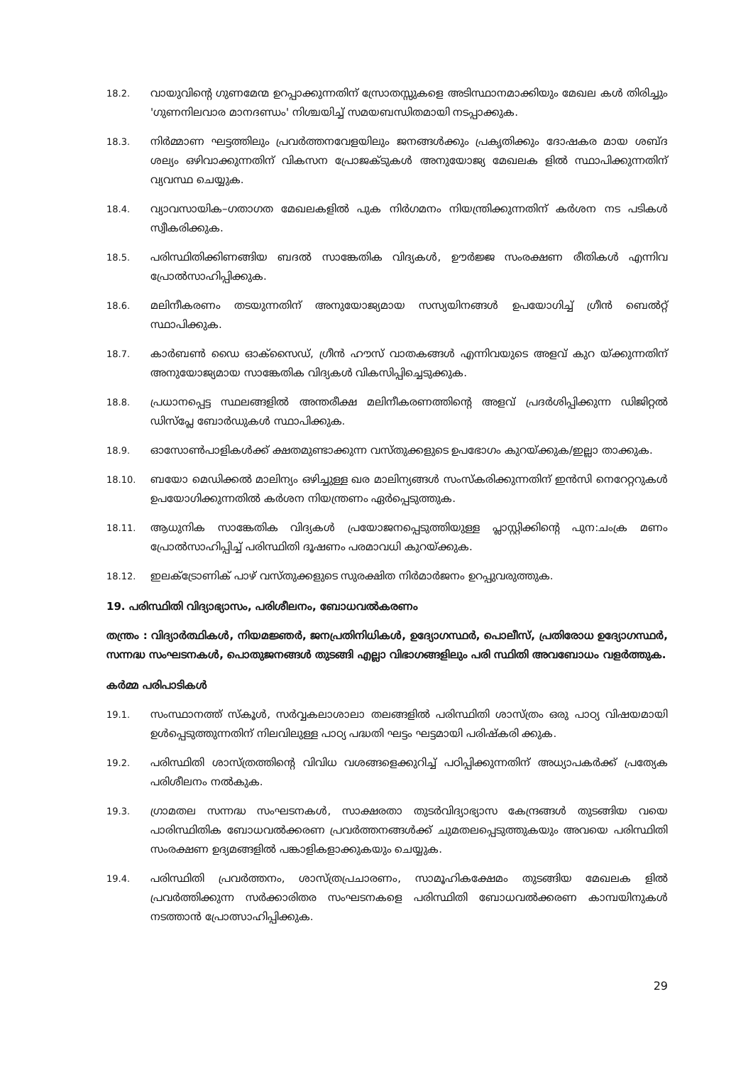18.2.
വായുവിന്റെ ഗുണമേന്മ ഉറപ്പാക്കുന്നതിന് സ്രോതസ്സുകളെ അടിസ്ഥാനമാക്കിയും മേഖല കൾ തിരിച്ചും 'ഗുണനിലവാര മാനദണ്ഡം' നിശ്ചയിച്ച് സമയബന്ധിതമായി നടപ്പാക്കുക.
18.3.
നിർമ്മാണ ഘട്ടത്തിലും പ്രവർത്തനവേളയിലും ജനങ്ങൾക്കും പ്രകൃതിക്കും ദോഷകര മായ ശബ്ദ ശല്യം ഒഴിവാക്കുന്നതിന് വികസന പ്രോജക്ടുകൾ അനുയോജ്യ മേഖലക ളിൽ സ്ഥാപിക്കുന്നതിന് വ്യവസ്ഥ ചെയ്യുക.
18.4.
വ്യാവസായിക–ഗതാഗത മേഖലകളിൽ പുക നിർഗമനം നിയന്ത്രിക്കുന്നതിന് കർശന നട പടികൾ സ്വീകരിക്കുക.
18.5.
പരിസ്ഥിതിക്കിണങ്ങിയ ബദൽ സാങ്കേതിക വിദ്യകൾ, ഊർജ്ജ സംരക്ഷണ രീതികൾ എന്നിവ പ്രോൽസാഹിപ്പിക്കുക.
18.6.
മലിനീകരണം തടയുന്നതിന് അനുയോജ്യമായ സസ്യയിനങ്ങൾ ഉപയോഗിച്ച് ഗ്രീൻ ബെൽറ്റ് സ്ഥാപിക്കുക.
18.7.
കാർബൺ ഡൈ ഓക്സൈഡ്, ഗ്രീൻ ഹൗസ് വാതകങ്ങൾ എന്നിവയുടെ അളവ് കുറ യ്ക്കുന്നതിന് അനുയോജ്യമായ സാങ്കേതിക വിദ്യകൾ വികസിപ്പിച്ചെടുക്കുക.
18.8.
പ്രധാനപ്പെട്ട സ്ഥലങ്ങളിൽ അന്തരീക്ഷ മലിനീകരണത്തിന്റെ അളവ് പ്രദർശിപ്പിക്കുന്ന ഡിജിറ്റൽ ഡിസ്പ്ലേ ബോർഡുകൾ സ്ഥാപിക്കുക.
18.9.
ഓസോൺപാളികൾക്ക് ക്ഷതമുണ്ടാക്കുന്ന വസ്തുക്കളുടെ ഉപഭോഗം കുറയ്ക്കുക/ഇല്ലാ താക്കുക.
18.10.
ബയോ മെഡിക്കൽ മാലിന്യം ഒഴിച്ചുള്ള ഖര മാലിന്യങ്ങൾ സംസ്കരിക്കുന്നതിന് ഇൻസി നെറേറ്ററുകൾ ഉപയോഗിക്കുന്നതിൽ കർശന നിയന്ത്രണം ഏർപ്പെടുത്തുക.
18.11.
ആധുനിക സാങ്കേതിക വിദ്യകൾ പ്രയോജനപ്പെടുത്തിയുള്ള പ്ലാസ്റ്റിക്കിന്റെ പുന:ചംക്ര മണം പ്രോൽസാഹിപ്പിച്ച് പരിസ്ഥിതി ദൂഷണം പരമാവധി കുറയ്ക്കുക.
18.12.
ഇലക്ട്രോണിക് പാഴ് വസ്തുക്കളുടെ സുരക്ഷിത നിർമാർജനം ഉറപ്പുവരുത്തുക.
19. പരിസ്ഥിതി വിദ്യാഭ്യാസം, പരിശീലനം, ബോധവൽകരണം
തന്ത്രം : വിദ്യാർത്ഥികൾ, നിയമജ്ഞർ, ജനപ്രതിനിധികൾ, ഉദ്യോഗസ്ഥർ, പൊലീസ്, പ്രതിരോധ ഉദ്യോഗസ്ഥർ, സന്നദ്ധ സംഘടനകൾ, പൊതുജനങ്ങൾ തുടങ്ങി എല്ലാ വിഭാഗങ്ങളിലും പരി സ്ഥിതി അവബോധം വളർത്തുക.
കർമ്മ പരിപാടികൾ
19.1.
സംസ്ഥാനത്ത് സ്കൂൾ, സർവ്വകലാശാലാ തലങ്ങളിൽ പരിസ്ഥിതി ശാസ്ത്രം ഒരു പാഠ്യ വിഷയമായി ഉൾപ്പെടുത്തുന്നതിന് നിലവിലുള്ള പാഠ്യ പദ്ധതി ഘട്ടം ഘട്ടമായി പരിഷ്കരി ക്കുക.
19.2.
പരിസ്ഥിതി ശാസ്ത്രത്തിന്റെ വിവിധ വശങ്ങളെക്കുറിച്ച് പഠിപ്പിക്കുന്നതിന് അധ്യാപകർക്ക് പ്രത്യേക പരിശീലനം നൽകുക.
19.3.
ഗ്രാമതല സന്നദ്ധ സംഘടനകൾ, സാക്ഷരതാ തുടർവിദ്യാഭ്യാസ കേന്ദ്രങ്ങൾ തുടങ്ങിയ വയെ പാരിസ്ഥിതിക ബോധവൽക്കരണ പ്രവർത്തനങ്ങൾക്ക് ചുമതലപ്പെടുത്തുകയും അവയെ പരിസ്ഥിതി സംരക്ഷണ ഉദ്യമങ്ങളിൽ പങ്കാളികളാക്കുകയും ചെയ്യുക.
19.4.
പരിസ്ഥിതി പ്രവർത്തനം, ശാസ്ത്രപ്രചാരണം, സാമൂഹികക്ഷേമം തുടങ്ങിയ മേഖലക ളിൽ പ്രവർത്തിക്കുന്ന സർക്കാരിതര സംഘടനകളെ പരിസ്ഥിതി ബോധവൽക്കരണ കാമ്പയിനുകൾ നടത്താൻ പ്രോത്സാഹിപ്പിക്കുക.
29